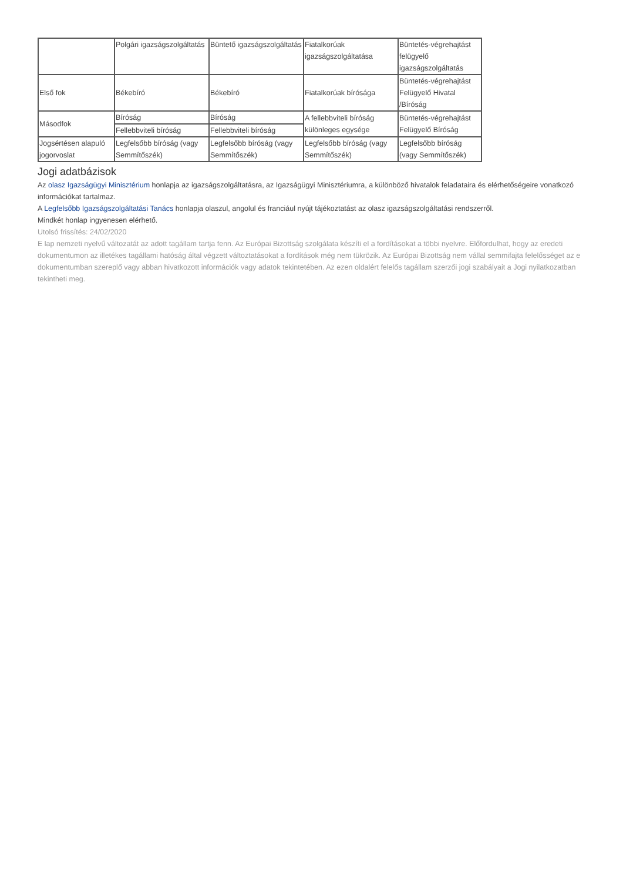| | Polgári igazságszolgáltatás | Büntető igazságszolgáltatás | Fiatalkorúak igazságszolgáltatása | Büntetés-végrehajtást felügyelő igazságszolgáltatás |
| Első fok | Békebíró | Békebíró | Fiatalkorúak bírósága | Büntetés-végrehajtást Felügyelő Hivatal /Bíróság |
| Másodfok | Bíróság | Bíróság | A fellebbviteli bíróság különleges egysége | Büntetés-végrehajtást Felügyelő Bíróság |
| | Fellebbviteli bíróság | Fellebbviteli bíróság | | |
| Jogsértésen alapuló jogorvoslat | Legfelsőbb bíróság (vagy Semmítőszék) | Legfelsőbb bíróság (vagy Semmítőszék) | Legfelsőbb bíróság (vagy Semmítőszék) | Legfelsőbb bíróság (vagy Semmítőszék) |
Jogi adatbázisok
Az olasz Igazságügyi Minisztérium honlapja az igazságszolgáltatásra, az Igazságügyi Minisztériumra, a különböző hivatalok feladataira és elérhetőségeire vonatkozó információkat tartalmaz.
A Legfelsőbb Igazságszolgáltatási Tanács honlapja olaszul, angolul és franciául nyújt tájékoztatást az olasz igazságszolgáltatási rendszerről.
Mindkét honlap ingyenesen elérhető.
Utolsó frissítés: 24/02/2020
E lap nemzeti nyelvű változatát az adott tagállam tartja fenn. Az Európai Bizottság szolgálata készíti el a fordításokat a többi nyelvre. Előfordulhat, hogy az eredeti dokumentumon az illetékes tagállami hatóság által végzett változtatásokat a fordítások még nem tükrözik. Az Európai Bizottság nem vállal semmifajta felelősséget az e dokumentumban szereplő vagy abban hivatkozott információk vagy adatok tekintetében. Az ezen oldalért felelős tagállam szerzői jogi szabályait a Jogi nyilatkozatban tekintheti meg.